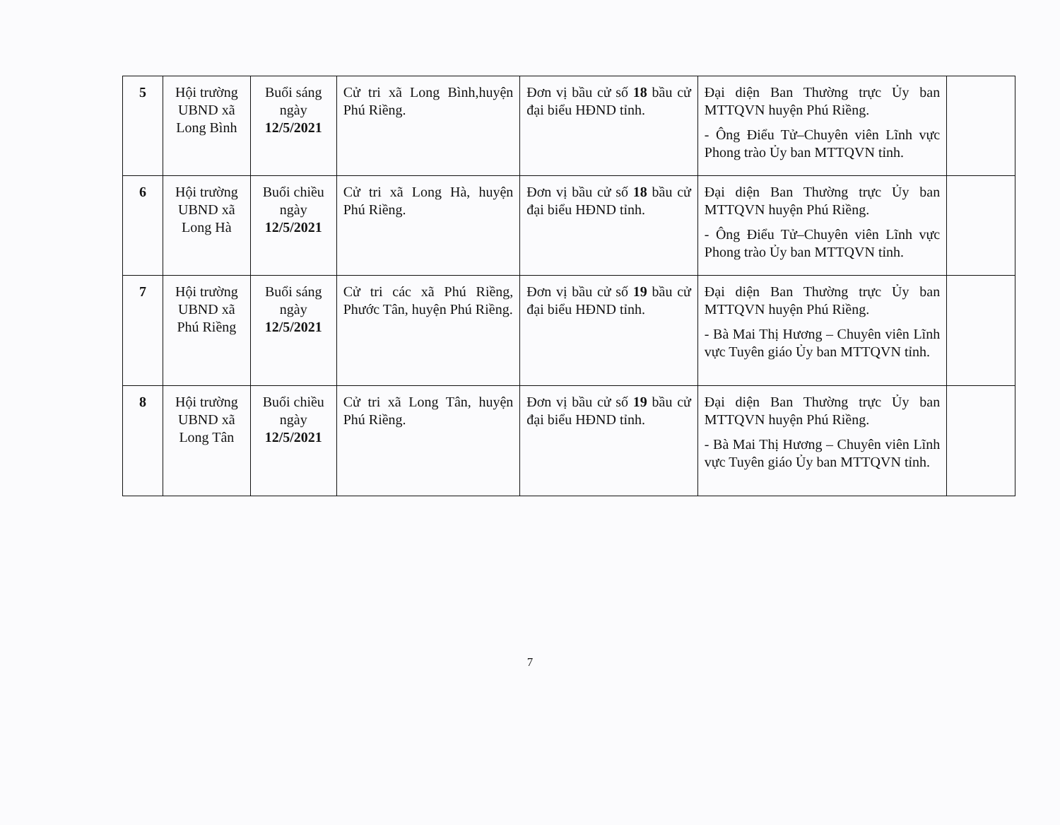| 5 | Hội trường UBND xã Long Bình | Buổi sáng ngày 12/5/2021 | Cử tri xã Long Bình,huyện Phú Riềng. | Đơn vị bầu cử số 18 bầu cử đại biểu HĐND tỉnh. | Đại diện Ban Thường trực Ủy ban MTTQVN huyện Phú Riềng. - Ông Điểu Tử–Chuyên viên Lĩnh vực Phong trào Ủy ban MTTQVN tỉnh. | |
| 6 | Hội trường UBND xã Long Hà | Buổi chiều ngày 12/5/2021 | Cử tri xã Long Hà, huyện Phú Riềng. | Đơn vị bầu cử số 18 bầu cử đại biểu HĐND tỉnh. | Đại diện Ban Thường trực Ủy ban MTTQVN huyện Phú Riềng. - Ông Điểu Tử–Chuyên viên Lĩnh vực Phong trào Ủy ban MTTQVN tỉnh. | |
| 7 | Hội trường UBND xã Phú Riềng | Buổi sáng ngày 12/5/2021 | Cử tri các xã Phú Riềng, Phước Tân, huyện Phú Riềng. | Đơn vị bầu cử số 19 bầu cử đại biểu HĐND tỉnh. | Đại diện Ban Thường trực Ủy ban MTTQVN huyện Phú Riềng. - Bà Mai Thị Hương – Chuyên viên Lĩnh vực Tuyên giáo Ủy ban MTTQVN tỉnh. | |
| 8 | Hội trường UBND xã Long Tân | Buổi chiều ngày 12/5/2021 | Cử tri xã Long Tân, huyện Phú Riềng. | Đơn vị bầu cử số 19 bầu cử đại biểu HĐND tỉnh. | Đại diện Ban Thường trực Ủy ban MTTQVN huyện Phú Riềng. - Bà Mai Thị Hương – Chuyên viên Lĩnh vực Tuyên giáo Ủy ban MTTQVN tỉnh. | |
7